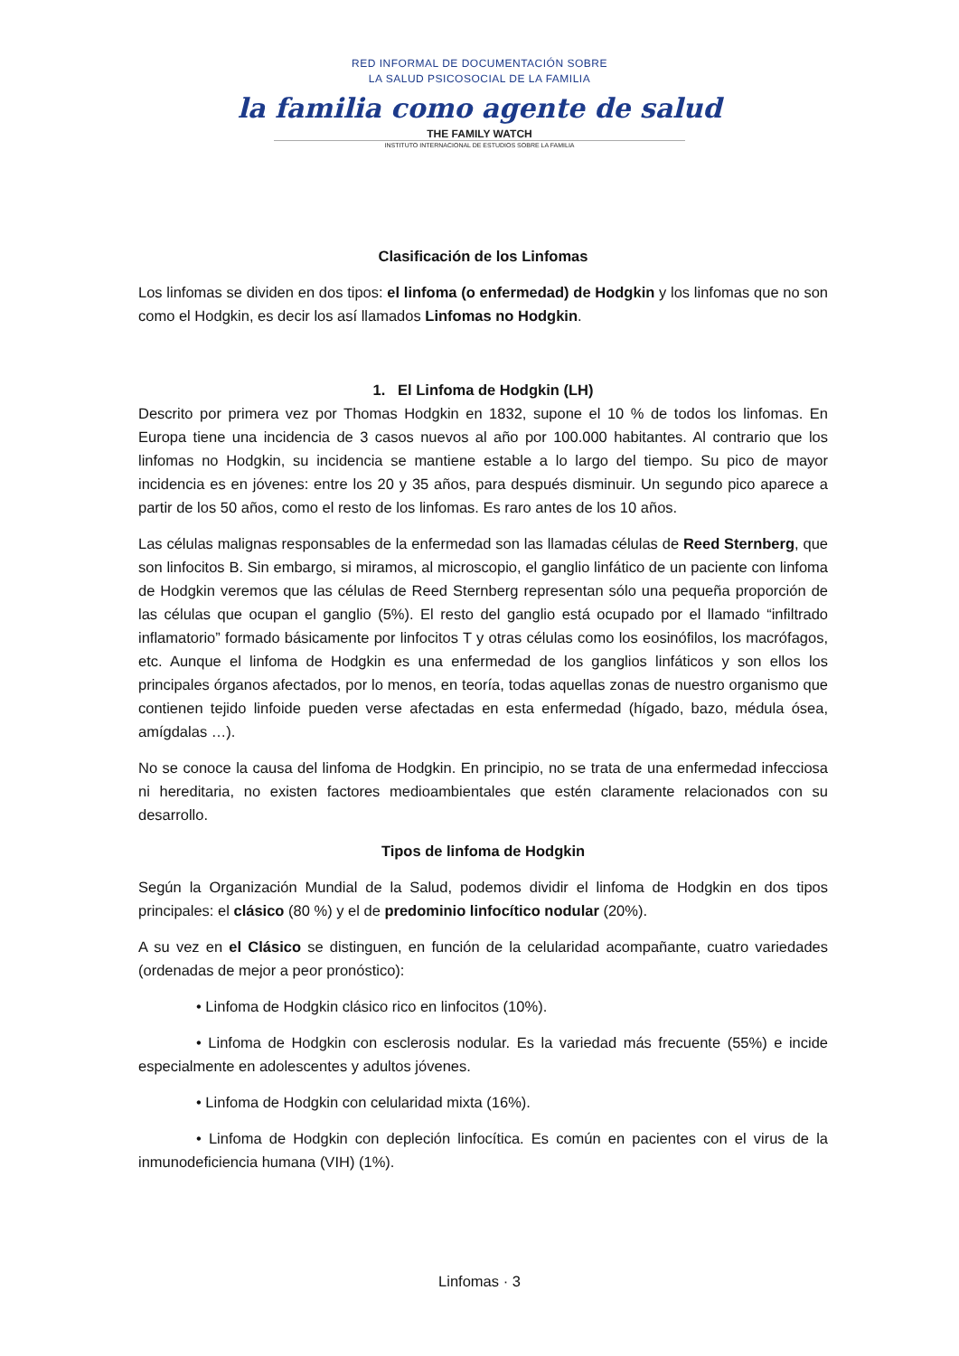RED INFORMAL DE DOCUMENTACIÓN SOBRE
LA SALUD PSICOSOCIAL DE LA FAMILIA
la familia como agente de salud
THE FAMILY WATCH
INSTITUTO INTERNACIONAL DE ESTUDIOS SOBRE LA FAMILIA
Clasificación de los Linfomas
Los linfomas se dividen en dos tipos: el linfoma (o enfermedad) de Hodgkin y los linfomas que no son como el Hodgkin, es decir los así llamados Linfomas no Hodgkin.
1. El Linfoma de Hodgkin (LH)
Descrito por primera vez por Thomas Hodgkin en 1832, supone el 10 % de todos los linfomas. En Europa tiene una incidencia de 3 casos nuevos al año por 100.000 habitantes. Al contrario que los linfomas no Hodgkin, su incidencia se mantiene estable a lo largo del tiempo. Su pico de mayor incidencia es en jóvenes: entre los 20 y 35 años, para después disminuir. Un segundo pico aparece a partir de los 50 años, como el resto de los linfomas. Es raro antes de los 10 años.
Las células malignas responsables de la enfermedad son las llamadas células de Reed Sternberg, que son linfocitos B. Sin embargo, si miramos, al microscopio, el ganglio linfático de un paciente con linfoma de Hodgkin veremos que las células de Reed Sternberg representan sólo una pequeña proporción de las células que ocupan el ganglio (5%). El resto del ganglio está ocupado por el llamado “infiltrado inflamatorio” formado básicamente por linfocitos T y otras células como los eosinófilos, los macrófagos, etc. Aunque el linfoma de Hodgkin es una enfermedad de los ganglios linfáticos y son ellos los principales órganos afectados, por lo menos, en teoría, todas aquellas zonas de nuestro organismo que contienen tejido linfoide pueden verse afectadas en esta enfermedad (hígado, bazo, médula ósea, amígdalas …).
No se conoce la causa del linfoma de Hodgkin. En principio, no se trata de una enfermedad infecciosa ni hereditaria, no existen factores medioambientales que estén claramente relacionados con su desarrollo.
Tipos de linfoma de Hodgkin
Según la Organización Mundial de la Salud, podemos dividir el linfoma de Hodgkin en dos tipos principales: el clásico (80 %) y el de predominio linfocítico nodular (20%).
A su vez en el Clásico se distinguen, en función de la celularidad acompañante, cuatro variedades (ordenadas de mejor a peor pronóstico):
• Linfoma de Hodgkin clásico rico en linfocitos (10%).
• Linfoma de Hodgkin con esclerosis nodular. Es la variedad más frecuente (55%) e incide especialmente en adolescentes y adultos jóvenes.
• Linfoma de Hodgkin con celularidad mixta (16%).
• Linfoma de Hodgkin con depleción linfocítica. Es común en pacientes con el virus de la inmunodeficiencia humana (VIH) (1%).
Linfomas · 3